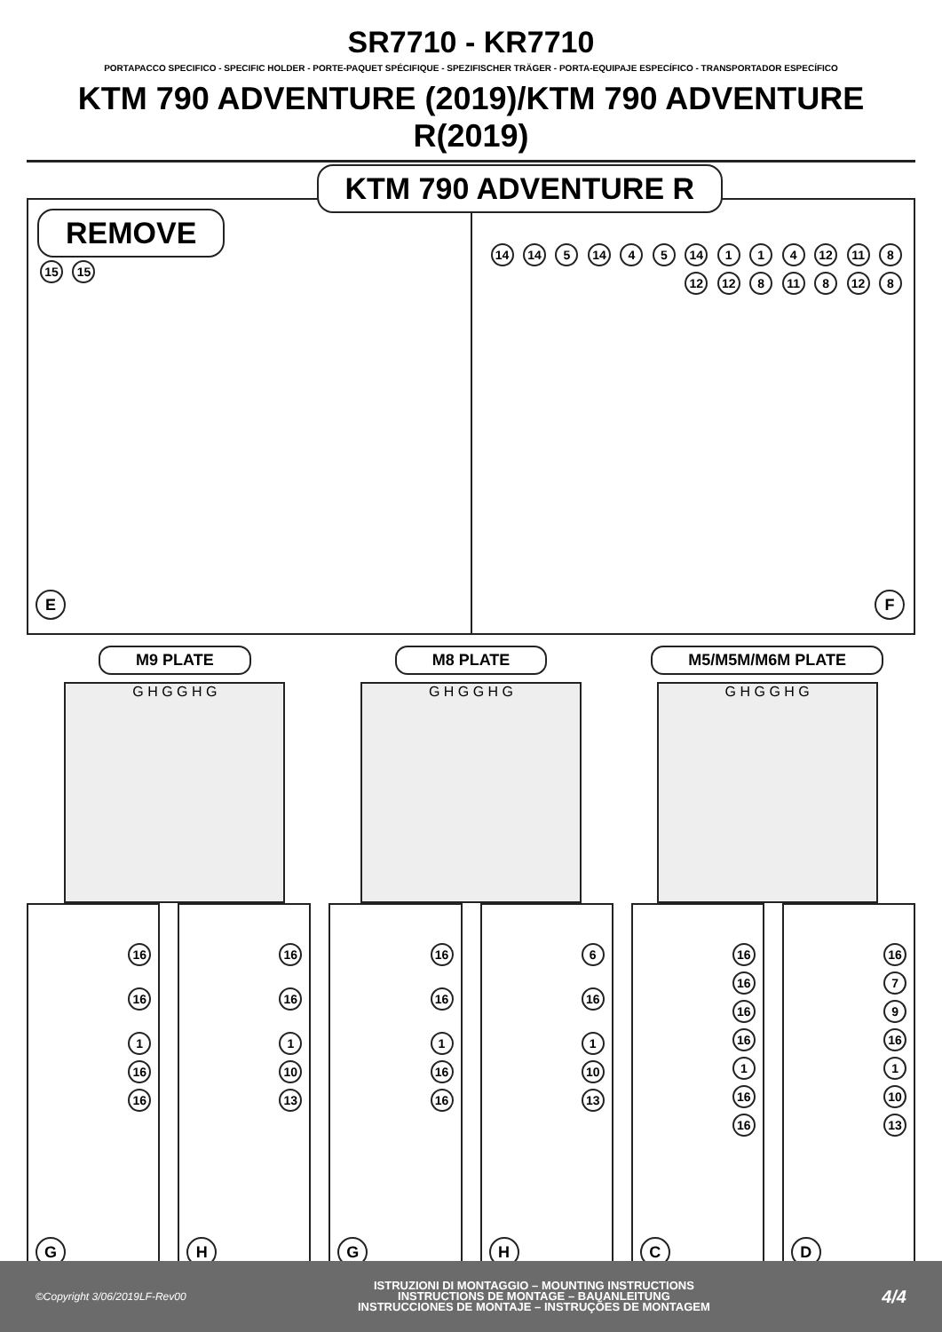SR7710 - KR7710
PORTAPACCO SPECIFICO - SPECIFIC HOLDER - PORTE-PAQUET SPÉCIFIQUE - SPEZIFISCHER TRÄGER - PORTA-EQUIPAJE ESPECÍFICO - TRANSPORTADOR ESPECÍFICO
KTM 790 ADVENTURE (2019)/KTM 790 ADVENTURE R(2019)
REMOVE
15 15
E
KTM 790 ADVENTURE R
14 14 5 14 4 5 14 1 1 4 12 11 8 12 12 8 11 8 12 8
F
M9 PLATE
G H G G H G
M8 PLATE
G H G G H G
M5/M5M/M6M PLATE
G H G G H G
16
16
1
16
16
G
16
16
1
10
13
H
16
16
1
16
16
G
6
16
1
10
13
H
16
16
16
16
1
16
16
C
16
7
9
16
1
10
13
D
©Copyright 3/06/2019LF-Rev00
ISTRUZIONI DI MONTAGGIO – MOUNTING INSTRUCTIONS
INSTRUCTIONS DE MONTAGE – BAUANLEITUNG
INSTRUCCIONES DE MONTAJE – INSTRUÇÕES DE MONTAGEM
4/4